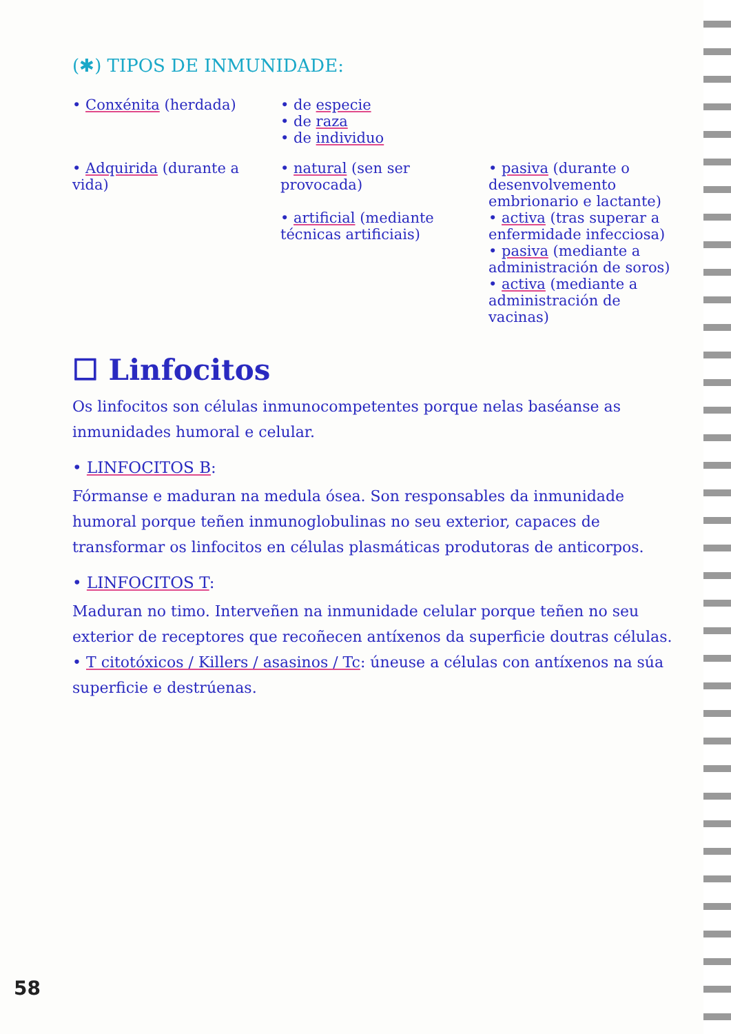(✱) TIPOS DE INMUNIDADE:
• Conxénita (herdada) • de especie
• de raza
• de individuo
• Adquirida (durante a vida) • natural (sen ser provocada)
• artificial (mediante técnicas artificiais)
• pasiva (durante o desenvolvemento embrionario e lactante)
• activa (tras superar a enfermidade infecciosa)
• pasiva (mediante a administración de soros)
• activa (mediante a administración de vacinas)
☐ Linfocitos
Os linfocitos son células inmunocompetentes porque nelas baséanse as inmunidades humoral e celular.
• LINFOCITOS B:
Fórmanse e maduran na medula ósea. Son responsables da inmunidade humoral porque teñen inmunoglobulinas no seu exterior, capaces de transformar os linfocitos en células plasmáticas produtoras de anticorpos.
• LINFOCITOS T:
Maduran no timo. Interveñen na inmunidade celular porque teñen no seu exterior de receptores que recoñecen antíxenos da superficie doutras células.
• T citotóxicos / Killers / asasinos / Tc: úneuse a células con antíxenos na súa superficie e destrúenas.
58